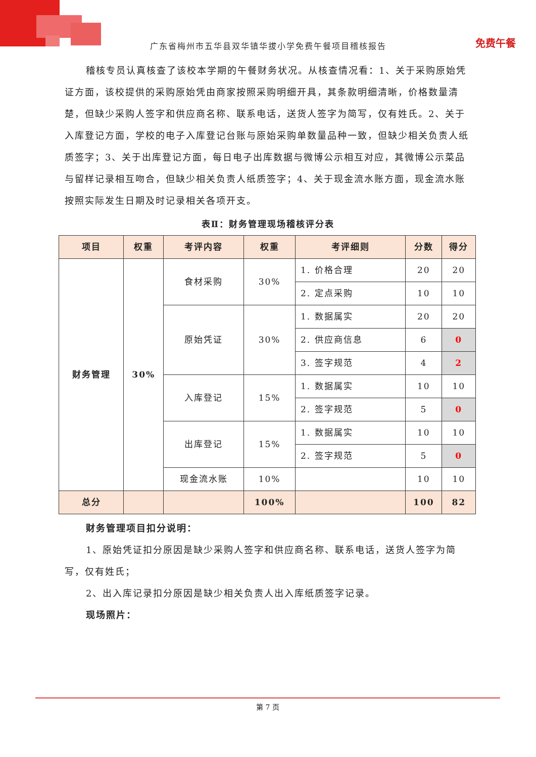免费午餐
广东省梅州市五华县双华镇华拔小学免费午餐项目稽核报告
稽核专员认真核查了该校本学期的午餐财务状况。从核查情况看：1、关于采购原始凭证方面，该校提供的采购原始凭由商家按照采购明细开具，其条款明细清晰，价格数量清楚，但缺少采购人签字和供应商名称、联系电话，送货人签字为简写，仅有姓氏。2、关于入库登记方面，学校的电子入库登记台账与原始采购单数量品种一致，但缺少相关负责人纸质签字；3、关于出库登记方面，每日电子出库数据与微博公示相互对应，其微博公示菜品与留样记录相互吻合，但缺少相关负责人纸质签字；4、关于现金流水账方面，现金流水账按照实际发生日期及时记录相关各项开支。
表Ⅱ：财务管理现场稽核评分表
| 项目 | 权重 | 考评内容 | 权重 | 考评细则 | 分数 | 得分 |
| --- | --- | --- | --- | --- | --- | --- |
| 财务管理 | 30% | 食材采购 | 30% | 1. 价格合理 | 20 | 20 |
| | | | | 2. 定点采购 | 10 | 10 |
| | | 原始凭证 | 30% | 1. 数据属实 | 20 | 20 |
| | | | | 2. 供应商信息 | 6 | 0 |
| | | | | 3. 签字规范 | 4 | 2 |
| | | 入库登记 | 15% | 1. 数据属实 | 10 | 10 |
| | | | | 2. 签字规范 | 5 | 0 |
| | | 出库登记 | 15% | 1. 数据属实 | 10 | 10 |
| | | | | 2. 签字规范 | 5 | 0 |
| | | 现金流水账 | 10% | | 10 | 10 |
| 总分 | | | 100% | | 100 | 82 |
财务管理项目扣分说明：
1、原始凭证扣分原因是缺少采购人签字和供应商名称、联系电话，送货人签字为简写，仅有姓氏；
2、出入库记录扣分原因是缺少相关负责人出入库纸质签字记录。
现场照片：
第 7 页